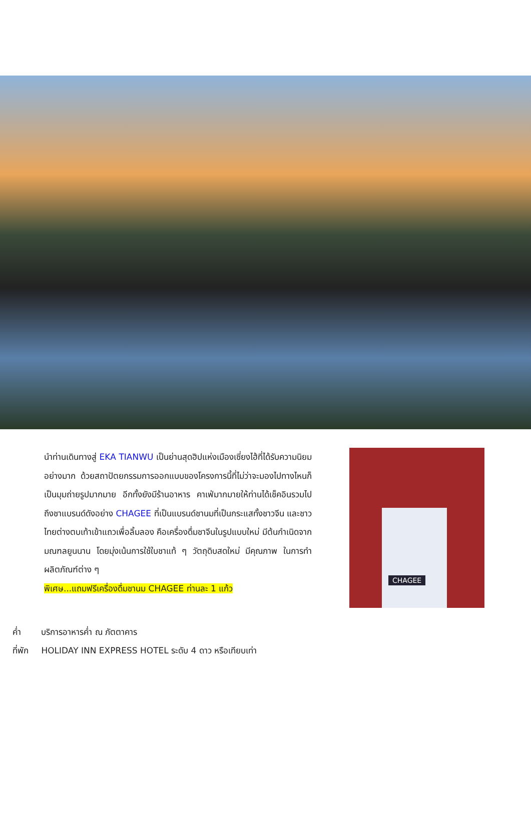นำท่านเดินทางสู่ EKA TIANWU เป็นย่านสุดฮิปแห่งเมืองเซี่ยงไฮ้ที่ได้รับความนิยมอย่างมาก ด้วยสถาปัตยกรรมการออกแบบของโครงการนี้ที่ไม่ว่าจะมองไปทางไหนก็เป็นมุมถ่ายรูปมากมาย อีกทั้งยังมีร้านอาหาร คาเฟ่มากมายให้ท่านได้เช็คอินรวมไปถึงชาแบรนด์ดังอย่าง CHAGEE ที่เป็นแบรนด์ชานมที่เป็นกระแสทั้งชาวจีน และชาวไทยต่างตบเท้าเข้าแถวเพื่อลิ้มลอง คือเครื่องดื่มชาจีนในรูปแบบใหม่ มีต้นกำเนิดจากมณฑลยูนนาน โดยมุ่งเน้นการใช้ใบชาแท้ ๆ วัตถุดิบสดใหม่ มีคุณภาพ ในการทำผลิตภัณฑ์ต่าง ๆ
พิเศษ...แถมฟรีเครื่องดื่มชานม CHAGEE ท่านละ 1 แก้ว
CHAGEE
ค่ำ บริการอาหารค่ำ ณ ภัตตาคาร
ที่พัก HOLIDAY INN EXPRESS HOTEL ระดับ 4 ดาว หรือเทียบเท่า